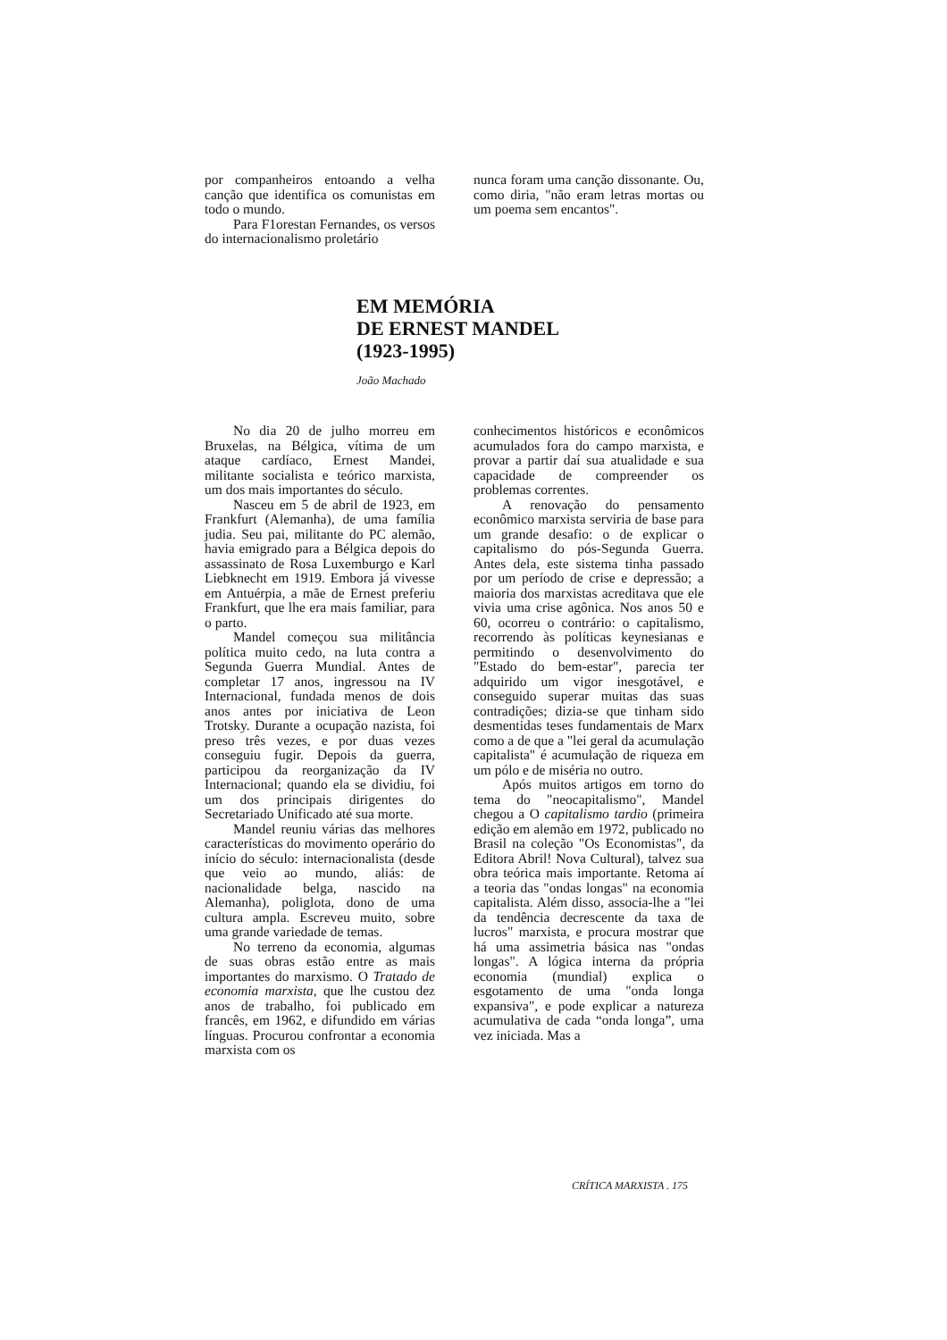por companheiros entoando a velha canção que identifica os comunistas em todo o mundo.
Para F1orestan Fernandes, os versos do internacionalismo proletário
nunca foram uma canção dissonante. Ou, como diria, "não eram letras mortas ou um poema sem encantos".
EM MEMÓRIA
DE ERNEST MANDEL
(1923-1995)
João Machado
No dia 20 de julho morreu em Bruxelas, na Bélgica, vítima de um ataque cardíaco, Ernest Mandei, militante socialista e teórico marxista, um dos mais importantes do século.
Nasceu em 5 de abril de 1923, em Frankfurt (Alemanha), de uma família judia. Seu pai, militante do PC alemão, havia emigrado para a Bélgica depois do assassinato de Rosa Luxemburgo e Karl Liebknecht em 1919. Embora já vivesse em Antuérpia, a mãe de Ernest preferiu Frankfurt, que lhe era mais familiar, para o parto.
Mandel começou sua militância política muito cedo, na luta contra a Segunda Guerra Mundial. Antes de completar 17 anos, ingressou na IV Internacional, fundada menos de dois anos antes por iniciativa de Leon Trotsky. Durante a ocupação nazista, foi preso três vezes, e por duas vezes conseguiu fugir. Depois da guerra, participou da reorganização da IV Internacional; quando ela se dividiu, foi um dos principais dirigentes do Secretariado Unificado até sua morte.
Mandel reuniu várias das melhores características do movimento operário do início do século: internacionalista (desde que veio ao mundo, aliás: de nacionalidade belga, nascido na Alemanha), poliglota, dono de uma cultura ampla. Escreveu muito, sobre uma grande variedade de temas.
No terreno da economia, algumas de suas obras estão entre as mais importantes do marxismo. O Tratado de economia marxista, que lhe custou dez anos de trabalho, foi publicado em francês, em 1962, e difundido em várias línguas. Procurou confrontar a economia marxista com os
conhecimentos históricos e econômicos acumulados fora do campo marxista, e provar a partir daí sua atualidade e sua capacidade de compreender os problemas correntes.
A renovação do pensamento econômico marxista serviria de base para um grande desafio: o de explicar o capitalismo do pós-Segunda Guerra. Antes dela, este sistema tinha passado por um período de crise e depressão; a maioria dos marxistas acreditava que ele vivia uma crise agônica. Nos anos 50 e 60, ocorreu o contrário: o capitalismo, recorrendo às políticas keynesianas e permitindo o desenvolvimento do "Estado do bem-estar", parecia ter adquirido um vigor inesgotável, e conseguido superar muitas das suas contradições; dizia-se que tinham sido desmentidas teses fundamentais de Marx como a de que a "lei geral da acumulação capitalista" é acumulação de riqueza em um pólo e de miséria no outro.
Após muitos artigos em torno do tema do "neocapitalismo", Mandel chegou a O capitalismo tardio (primeira edição em alemão em 1972, publicado no Brasil na coleção "Os Economistas", da Editora Abril! Nova Cultural), talvez sua obra teórica mais importante. Retoma aí a teoria das "ondas longas" na economia capitalista. Além disso, associa-lhe a "lei da tendência decrescente da taxa de lucros" marxista, e procura mostrar que há uma assimetria básica nas "ondas longas". A lógica interna da própria economia (mundial) explica o esgotamento de uma "onda longa expansiva", e pode explicar a natureza acumulativa de cada “onda longa”, uma vez iniciada. Mas a
CRÍTICA MARXISTA . 175